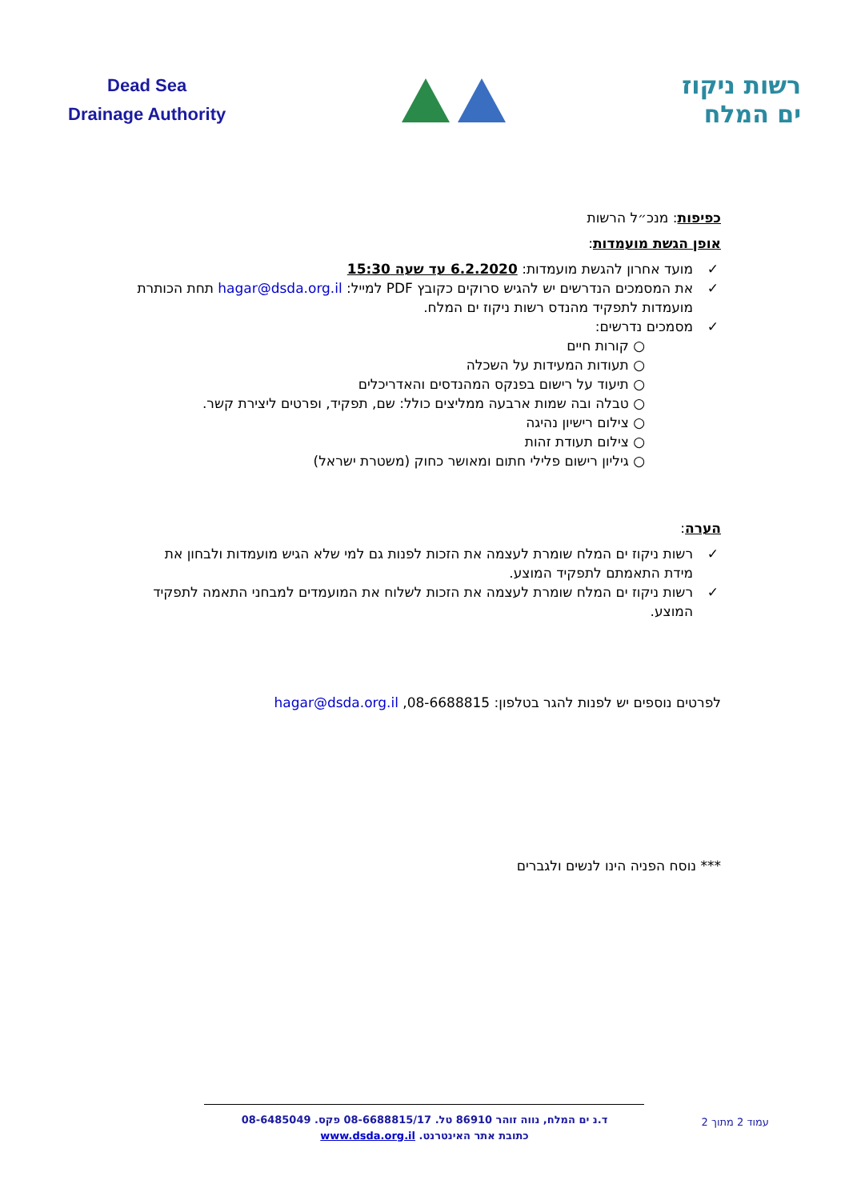Dead Sea
Drainage Authority
רשות ניקוז
ים המלח
כפיפות: מנכ״ל הרשות
אופן הגשת מועמדות:
✓ מועד אחרון להגשת מועמדות: 6.2.2020 עד שעה 15:30
✓ את המסמכים הנדרשים יש להגיש סרוקים כקובץ PDF למייל: hagar@dsda.org.il תחת הכותרת מועמדות לתפקיד מהנדס רשות ניקוז ים המלח.
✓ מסמכים נדרשים:
○ קורות חיים
○ תעודות המעידות על השכלה
○ תיעוד על רישום בפנקס המהנדסים והאדריכלים
○ טבלה ובה שמות ארבעה ממליצים כולל: שם, תפקיד, ופרטים ליצירת קשר.
○ צילום רישיון נהיגה
○ צילום תעודת זהות
○ גיליון רישום פלילי חתום ומאושר כחוק (משטרת ישראל)
הערה:
✓ רשות ניקוז ים המלח שומרת לעצמה את הזכות לפנות גם למי שלא הגיש מועמדות ולבחון את מידת התאמתם לתפקיד המוצע.
✓ רשות ניקוז ים המלח שומרת לעצמה את הזכות לשלוח את המועמדים למבחני התאמה לתפקיד המוצע.
לפרטים נוספים יש לפנות להגר בטלפון: 08-6688815, hagar@dsda.org.il
*** נוסח הפניה הינו לנשים ולגברים
עמוד 2 מתוך 2
ד.נ ים המלח, נווה זוהר 86910 טל. 08-6688815/17 פקס. 08-6485049
כתובת אתר האינטרנט. www.dsda.org.il